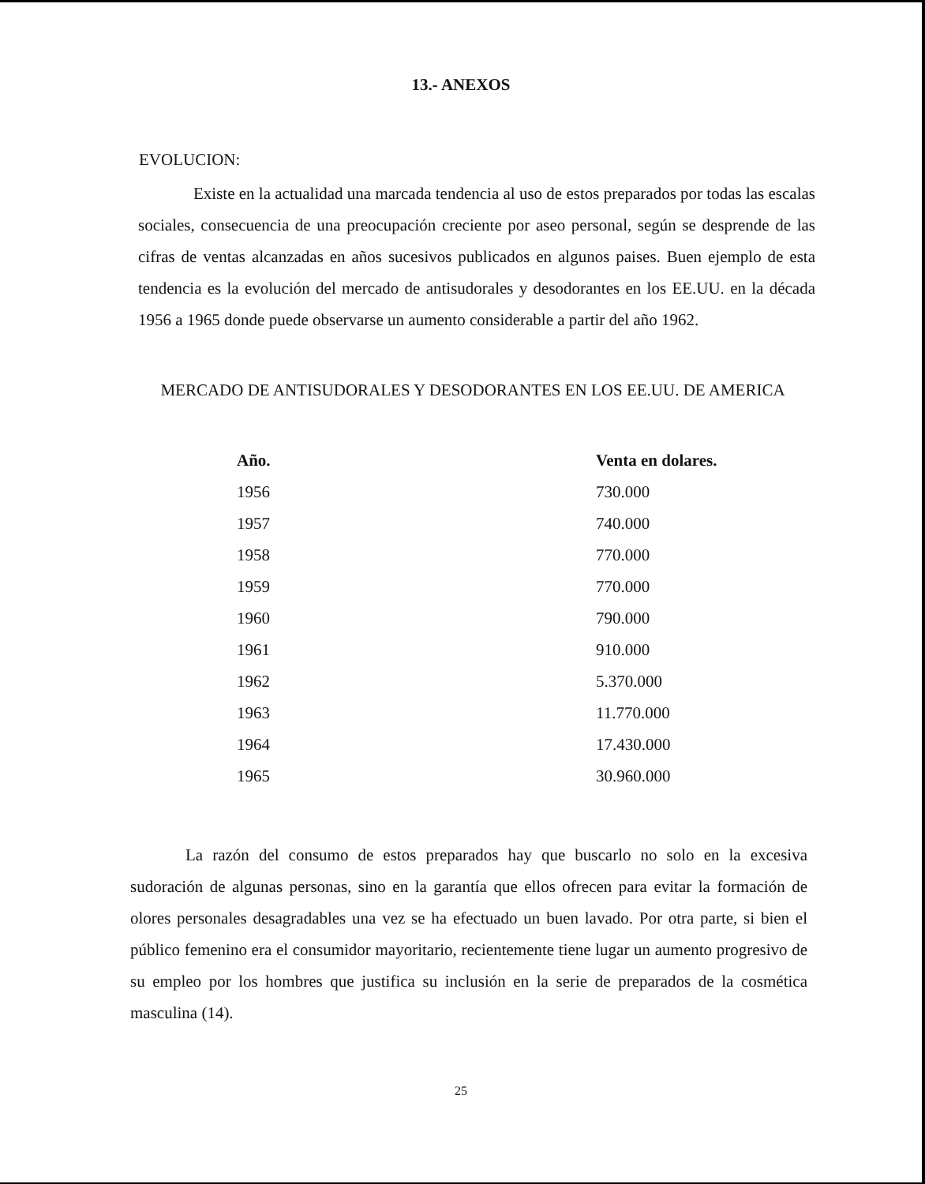13.- ANEXOS
EVOLUCION:
Existe en la actualidad una marcada tendencia al uso de estos preparados por todas las escalas sociales, consecuencia de una preocupación creciente por aseo personal, según se desprende de las cifras de ventas alcanzadas en años sucesivos publicados en algunos paises. Buen ejemplo de esta tendencia es la evolución del mercado de antisudorales y desodorantes en los EE.UU. en la década 1956 a 1965 donde puede observarse un aumento considerable a partir del año 1962.
MERCADO DE ANTISUDORALES Y DESODORANTES EN LOS EE.UU. DE AMERICA
| Año. | Venta en dolares. |
| --- | --- |
| 1956 | 730.000 |
| 1957 | 740.000 |
| 1958 | 770.000 |
| 1959 | 770.000 |
| 1960 | 790.000 |
| 1961 | 910.000 |
| 1962 | 5.370.000 |
| 1963 | 11.770.000 |
| 1964 | 17.430.000 |
| 1965 | 30.960.000 |
La razón del consumo de estos preparados hay que buscarlo no solo en la excesiva sudoración de algunas personas, sino en la garantía que ellos ofrecen para evitar la formación de olores personales desagradables una vez se ha efectuado un buen lavado. Por otra parte, si bien el público femenino era el consumidor mayoritario, recientemente tiene lugar un aumento progresivo de su empleo por los hombres que justifica su inclusión en la serie de preparados de la cosmética masculina (14).
25